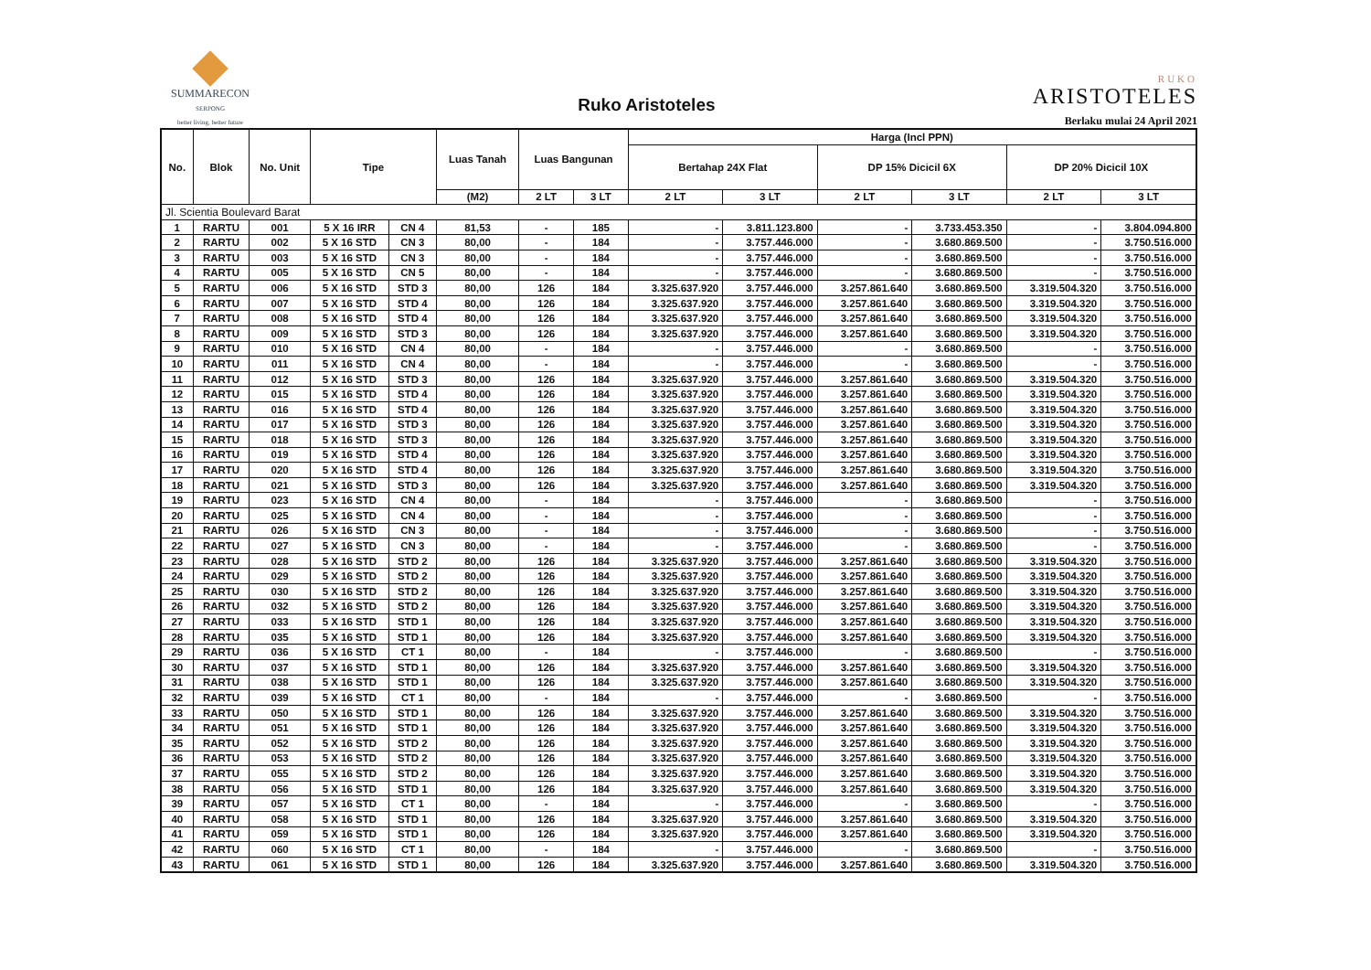SUMMARECON
SERPONG
better living, better future
Ruko Aristoteles
RUKO
ARISTOTELES
Berlaku mulai 24 April 2021
| No. | Blok | No. Unit | Tipe | | Luas Tanah | Luas Bangunan | | Harga (Incl PPN) | | | | | |
| --- | --- | --- | --- | --- | --- | --- | --- | --- | --- | --- | --- | --- | --- |
| | | | | | | | | Bertahap 24X Flat | | DP 15% Dicicil 6X | | DP 20% Dicicil 10X | |
| | | | | | (M2) | 2 LT | 3 LT | 2 LT | 3 LT | 2 LT | 3 LT | 2 LT | 3 LT |
| Jl. Scientia Boulevard Barat | | | | | | | | | | | | | |
| 1 | RARTU | 001 | 5 X 16 IRR | CN 4 | 81,53 | - | 185 | - | 3.811.123.800 | - | 3.733.453.350 | - | 3.804.094.800 |
| 2 | RARTU | 002 | 5 X 16 STD | CN 3 | 80,00 | - | 184 | - | 3.757.446.000 | - | 3.680.869.500 | - | 3.750.516.000 |
| 3 | RARTU | 003 | 5 X 16 STD | CN 3 | 80,00 | - | 184 | - | 3.757.446.000 | - | 3.680.869.500 | - | 3.750.516.000 |
| 4 | RARTU | 005 | 5 X 16 STD | CN 5 | 80,00 | - | 184 | - | 3.757.446.000 | - | 3.680.869.500 | - | 3.750.516.000 |
| 5 | RARTU | 006 | 5 X 16 STD | STD 3 | 80,00 | 126 | 184 | 3.325.637.920 | 3.757.446.000 | 3.257.861.640 | 3.680.869.500 | 3.319.504.320 | 3.750.516.000 |
| 6 | RARTU | 007 | 5 X 16 STD | STD 4 | 80,00 | 126 | 184 | 3.325.637.920 | 3.757.446.000 | 3.257.861.640 | 3.680.869.500 | 3.319.504.320 | 3.750.516.000 |
| 7 | RARTU | 008 | 5 X 16 STD | STD 4 | 80,00 | 126 | 184 | 3.325.637.920 | 3.757.446.000 | 3.257.861.640 | 3.680.869.500 | 3.319.504.320 | 3.750.516.000 |
| 8 | RARTU | 009 | 5 X 16 STD | STD 3 | 80,00 | 126 | 184 | 3.325.637.920 | 3.757.446.000 | 3.257.861.640 | 3.680.869.500 | 3.319.504.320 | 3.750.516.000 |
| 9 | RARTU | 010 | 5 X 16 STD | CN 4 | 80,00 | - | 184 | - | 3.757.446.000 | - | 3.680.869.500 | - | 3.750.516.000 |
| 10 | RARTU | 011 | 5 X 16 STD | CN 4 | 80,00 | - | 184 | - | 3.757.446.000 | - | 3.680.869.500 | - | 3.750.516.000 |
| 11 | RARTU | 012 | 5 X 16 STD | STD 3 | 80,00 | 126 | 184 | 3.325.637.920 | 3.757.446.000 | 3.257.861.640 | 3.680.869.500 | 3.319.504.320 | 3.750.516.000 |
| 12 | RARTU | 015 | 5 X 16 STD | STD 4 | 80,00 | 126 | 184 | 3.325.637.920 | 3.757.446.000 | 3.257.861.640 | 3.680.869.500 | 3.319.504.320 | 3.750.516.000 |
| 13 | RARTU | 016 | 5 X 16 STD | STD 4 | 80,00 | 126 | 184 | 3.325.637.920 | 3.757.446.000 | 3.257.861.640 | 3.680.869.500 | 3.319.504.320 | 3.750.516.000 |
| 14 | RARTU | 017 | 5 X 16 STD | STD 3 | 80,00 | 126 | 184 | 3.325.637.920 | 3.757.446.000 | 3.257.861.640 | 3.680.869.500 | 3.319.504.320 | 3.750.516.000 |
| 15 | RARTU | 018 | 5 X 16 STD | STD 3 | 80,00 | 126 | 184 | 3.325.637.920 | 3.757.446.000 | 3.257.861.640 | 3.680.869.500 | 3.319.504.320 | 3.750.516.000 |
| 16 | RARTU | 019 | 5 X 16 STD | STD 4 | 80,00 | 126 | 184 | 3.325.637.920 | 3.757.446.000 | 3.257.861.640 | 3.680.869.500 | 3.319.504.320 | 3.750.516.000 |
| 17 | RARTU | 020 | 5 X 16 STD | STD 4 | 80,00 | 126 | 184 | 3.325.637.920 | 3.757.446.000 | 3.257.861.640 | 3.680.869.500 | 3.319.504.320 | 3.750.516.000 |
| 18 | RARTU | 021 | 5 X 16 STD | STD 3 | 80,00 | 126 | 184 | 3.325.637.920 | 3.757.446.000 | 3.257.861.640 | 3.680.869.500 | 3.319.504.320 | 3.750.516.000 |
| 19 | RARTU | 023 | 5 X 16 STD | CN 4 | 80,00 | - | 184 | - | 3.757.446.000 | - | 3.680.869.500 | - | 3.750.516.000 |
| 20 | RARTU | 025 | 5 X 16 STD | CN 4 | 80,00 | - | 184 | - | 3.757.446.000 | - | 3.680.869.500 | - | 3.750.516.000 |
| 21 | RARTU | 026 | 5 X 16 STD | CN 3 | 80,00 | - | 184 | - | 3.757.446.000 | - | 3.680.869.500 | - | 3.750.516.000 |
| 22 | RARTU | 027 | 5 X 16 STD | CN 3 | 80,00 | - | 184 | - | 3.757.446.000 | - | 3.680.869.500 | - | 3.750.516.000 |
| 23 | RARTU | 028 | 5 X 16 STD | STD 2 | 80,00 | 126 | 184 | 3.325.637.920 | 3.757.446.000 | 3.257.861.640 | 3.680.869.500 | 3.319.504.320 | 3.750.516.000 |
| 24 | RARTU | 029 | 5 X 16 STD | STD 2 | 80,00 | 126 | 184 | 3.325.637.920 | 3.757.446.000 | 3.257.861.640 | 3.680.869.500 | 3.319.504.320 | 3.750.516.000 |
| 25 | RARTU | 030 | 5 X 16 STD | STD 2 | 80,00 | 126 | 184 | 3.325.637.920 | 3.757.446.000 | 3.257.861.640 | 3.680.869.500 | 3.319.504.320 | 3.750.516.000 |
| 26 | RARTU | 032 | 5 X 16 STD | STD 2 | 80,00 | 126 | 184 | 3.325.637.920 | 3.757.446.000 | 3.257.861.640 | 3.680.869.500 | 3.319.504.320 | 3.750.516.000 |
| 27 | RARTU | 033 | 5 X 16 STD | STD 1 | 80,00 | 126 | 184 | 3.325.637.920 | 3.757.446.000 | 3.257.861.640 | 3.680.869.500 | 3.319.504.320 | 3.750.516.000 |
| 28 | RARTU | 035 | 5 X 16 STD | STD 1 | 80,00 | 126 | 184 | 3.325.637.920 | 3.757.446.000 | 3.257.861.640 | 3.680.869.500 | 3.319.504.320 | 3.750.516.000 |
| 29 | RARTU | 036 | 5 X 16 STD | CT 1 | 80,00 | - | 184 | - | 3.757.446.000 | - | 3.680.869.500 | - | 3.750.516.000 |
| 30 | RARTU | 037 | 5 X 16 STD | STD 1 | 80,00 | 126 | 184 | 3.325.637.920 | 3.757.446.000 | 3.257.861.640 | 3.680.869.500 | 3.319.504.320 | 3.750.516.000 |
| 31 | RARTU | 038 | 5 X 16 STD | STD 1 | 80,00 | 126 | 184 | 3.325.637.920 | 3.757.446.000 | 3.257.861.640 | 3.680.869.500 | 3.319.504.320 | 3.750.516.000 |
| 32 | RARTU | 039 | 5 X 16 STD | CT 1 | 80,00 | - | 184 | - | 3.757.446.000 | - | 3.680.869.500 | - | 3.750.516.000 |
| 33 | RARTU | 050 | 5 X 16 STD | STD 1 | 80,00 | 126 | 184 | 3.325.637.920 | 3.757.446.000 | 3.257.861.640 | 3.680.869.500 | 3.319.504.320 | 3.750.516.000 |
| 34 | RARTU | 051 | 5 X 16 STD | STD 1 | 80,00 | 126 | 184 | 3.325.637.920 | 3.757.446.000 | 3.257.861.640 | 3.680.869.500 | 3.319.504.320 | 3.750.516.000 |
| 35 | RARTU | 052 | 5 X 16 STD | STD 2 | 80,00 | 126 | 184 | 3.325.637.920 | 3.757.446.000 | 3.257.861.640 | 3.680.869.500 | 3.319.504.320 | 3.750.516.000 |
| 36 | RARTU | 053 | 5 X 16 STD | STD 2 | 80,00 | 126 | 184 | 3.325.637.920 | 3.757.446.000 | 3.257.861.640 | 3.680.869.500 | 3.319.504.320 | 3.750.516.000 |
| 37 | RARTU | 055 | 5 X 16 STD | STD 2 | 80,00 | 126 | 184 | 3.325.637.920 | 3.757.446.000 | 3.257.861.640 | 3.680.869.500 | 3.319.504.320 | 3.750.516.000 |
| 38 | RARTU | 056 | 5 X 16 STD | STD 1 | 80,00 | 126 | 184 | 3.325.637.920 | 3.757.446.000 | 3.257.861.640 | 3.680.869.500 | 3.319.504.320 | 3.750.516.000 |
| 39 | RARTU | 057 | 5 X 16 STD | CT 1 | 80,00 | - | 184 | - | 3.757.446.000 | - | 3.680.869.500 | - | 3.750.516.000 |
| 40 | RARTU | 058 | 5 X 16 STD | STD 1 | 80,00 | 126 | 184 | 3.325.637.920 | 3.757.446.000 | 3.257.861.640 | 3.680.869.500 | 3.319.504.320 | 3.750.516.000 |
| 41 | RARTU | 059 | 5 X 16 STD | STD 1 | 80,00 | 126 | 184 | 3.325.637.920 | 3.757.446.000 | 3.257.861.640 | 3.680.869.500 | 3.319.504.320 | 3.750.516.000 |
| 42 | RARTU | 060 | 5 X 16 STD | CT 1 | 80,00 | - | 184 | - | 3.757.446.000 | - | 3.680.869.500 | - | 3.750.516.000 |
| 43 | RARTU | 061 | 5 X 16 STD | STD 1 | 80,00 | 126 | 184 | 3.325.637.920 | 3.757.446.000 | 3.257.861.640 | 3.680.869.500 | 3.319.504.320 | 3.750.516.000 |